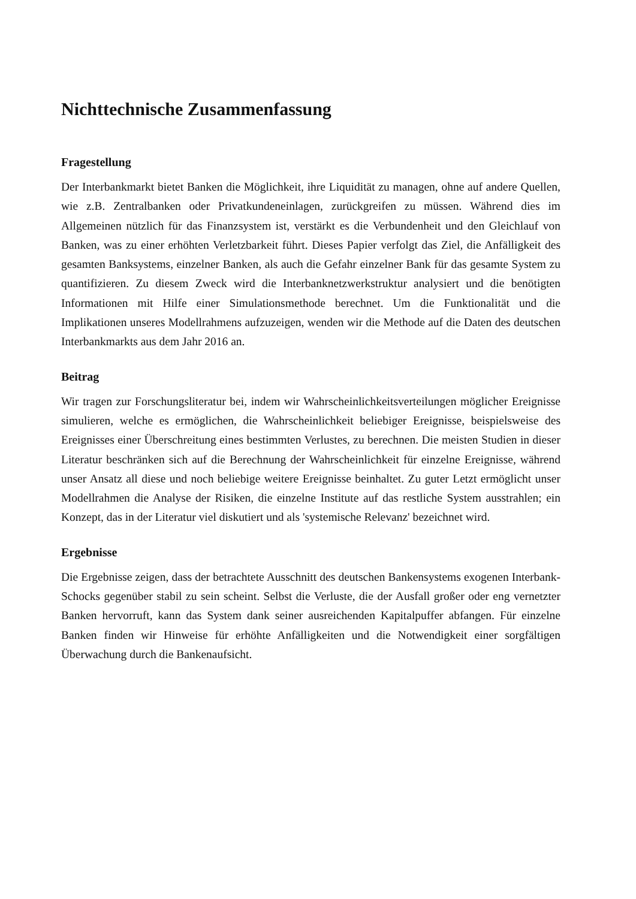Nichttechnische Zusammenfassung
Fragestellung
Der Interbankmarkt bietet Banken die Möglichkeit, ihre Liquidität zu managen, ohne auf andere Quellen, wie z.B. Zentralbanken oder Privatkundeneinlagen, zurückgreifen zu müssen. Während dies im Allgemeinen nützlich für das Finanzsystem ist, verstärkt es die Verbundenheit und den Gleichlauf von Banken, was zu einer erhöhten Verletzbarkeit führt. Dieses Papier verfolgt das Ziel, die Anfälligkeit des gesamten Banksystems, einzelner Banken, als auch die Gefahr einzelner Bank für das gesamte System zu quantifizieren. Zu diesem Zweck wird die Interbanknetzwerkstruktur analysiert und die benötigten Informationen mit Hilfe einer Simulationsmethode berechnet. Um die Funktionalität und die Implikationen unseres Modellrahmens aufzuzeigen, wenden wir die Methode auf die Daten des deutschen Interbankmarkts aus dem Jahr 2016 an.
Beitrag
Wir tragen zur Forschungsliteratur bei, indem wir Wahrscheinlichkeitsverteilungen möglicher Ereignisse simulieren, welche es ermöglichen, die Wahrscheinlichkeit beliebiger Ereignisse, beispielsweise des Ereignisses einer Überschreitung eines bestimmten Verlustes, zu berechnen. Die meisten Studien in dieser Literatur beschränken sich auf die Berechnung der Wahrscheinlichkeit für einzelne Ereignisse, während unser Ansatz all diese und noch beliebige weitere Ereignisse beinhaltet. Zu guter Letzt ermöglicht unser Modellrahmen die Analyse der Risiken, die einzelne Institute auf das restliche System ausstrahlen; ein Konzept, das in der Literatur viel diskutiert und als 'systemische Relevanz' bezeichnet wird.
Ergebnisse
Die Ergebnisse zeigen, dass der betrachtete Ausschnitt des deutschen Bankensystems exogenen Interbank-Schocks gegenüber stabil zu sein scheint. Selbst die Verluste, die der Ausfall großer oder eng vernetzter Banken hervorruft, kann das System dank seiner ausreichenden Kapitalpuffer abfangen. Für einzelne Banken finden wir Hinweise für erhöhte Anfälligkeiten und die Notwendigkeit einer sorgfältigen Überwachung durch die Bankenaufsicht.